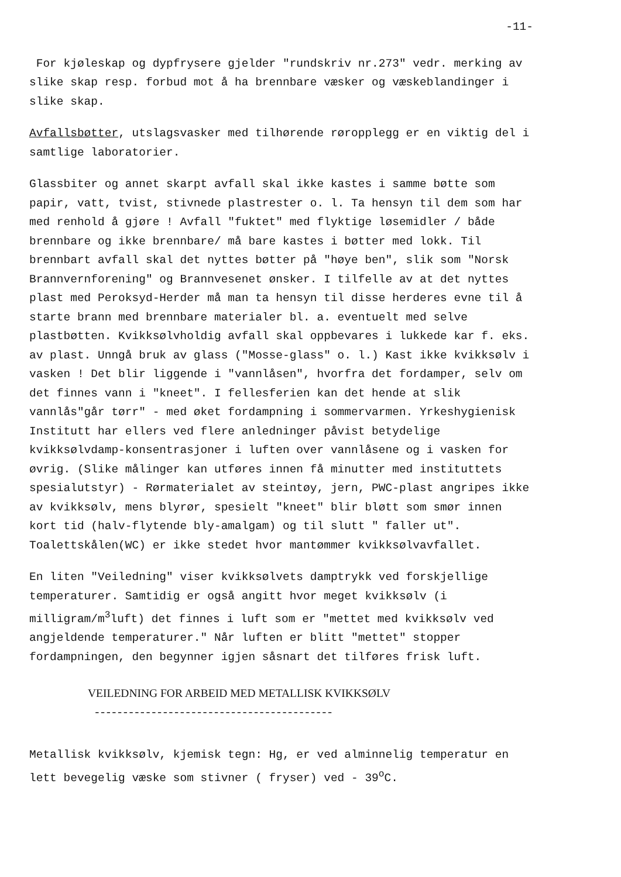-11-
For kjøleskap og dypfrysere gjelder "rundskriv nr.273" vedr. merking av slike skap resp. forbud mot å ha brennbare væsker og væskeblandinger i slike skap.
Avfallsbøtter, utslagsvasker med tilhørende røropplegg er en viktig del i samtlige laboratorier.
Glassbiter og annet skarpt avfall skal ikke kastes i samme bøtte som papir, vatt, tvist, stivnede plastrester o. l. Ta hensyn til dem som har med renhold å gjøre ! Avfall "fuktet" med flyktige løsemidler / både brennbare og ikke brennbare/ må bare kastes i bøtter med lokk. Til brennbart avfall skal det nyttes bøtter på "høye ben", slik som "Norsk Brannvernforening" og Brannvesenet ønsker. I tilfelle av at det nyttes plast med Peroksyd-Herder må man ta hensyn til disse herderes evne til å starte brann med brennbare materialer bl. a. eventuelt med selve plastbøtten. Kvikksølvholdig avfall skal oppbevares i lukkede kar f. eks. av plast. Unngå bruk av glass ("Mosse-glass" o. l.) Kast ikke kvikksølv i vasken ! Det blir liggende i "vannlåsen", hvorfra det fordamper, selv om det finnes vann i "kneet". I fellesferien kan det hende at slik vannlås"går tørr" - med øket fordampning i sommervarmen. Yrkeshygienisk Institutt har ellers ved flere anledninger påvist betydelige kvikksølvdamp-konsentrasjoner i luften over vannlåsene og i vasken for øvrig. (Slike målinger kan utføres innen få minutter med instituttets spesialutstyr) - Rørmaterialet av steintøy, jern, PWC-plast angripes ikke av kvikksølv, mens blyrør, spesielt "kneet" blir bløtt som smør innen kort tid (halv-flytende bly-amalgam) og til slutt " faller ut". Toalettskålen(WC) er ikke stedet hvor mantømmer kvikksølvavfallet.
En liten "Veiledning" viser kvikksølvets damptrykk ved forskjellige temperaturer. Samtidig er også angitt hvor meget kvikksølv (i milligram/m<sup>3</sup>luft) det finnes i luft som er "mettet med kvikksølv ved angjeldende temperaturer." Når luften er blitt "mettet" stopper fordampningen, den begynner igjen såsnart det tilføres frisk luft.
VEILEDNING FOR ARBEID MED METALLISK KVIKKSØLV
------------------------------------------
Metallisk kvikksølv, kjemisk tegn: Hg, er ved alminnelig temperatur en lett bevegelig væske som stivner ( fryser) ved - 39<sup>o</sup>C.